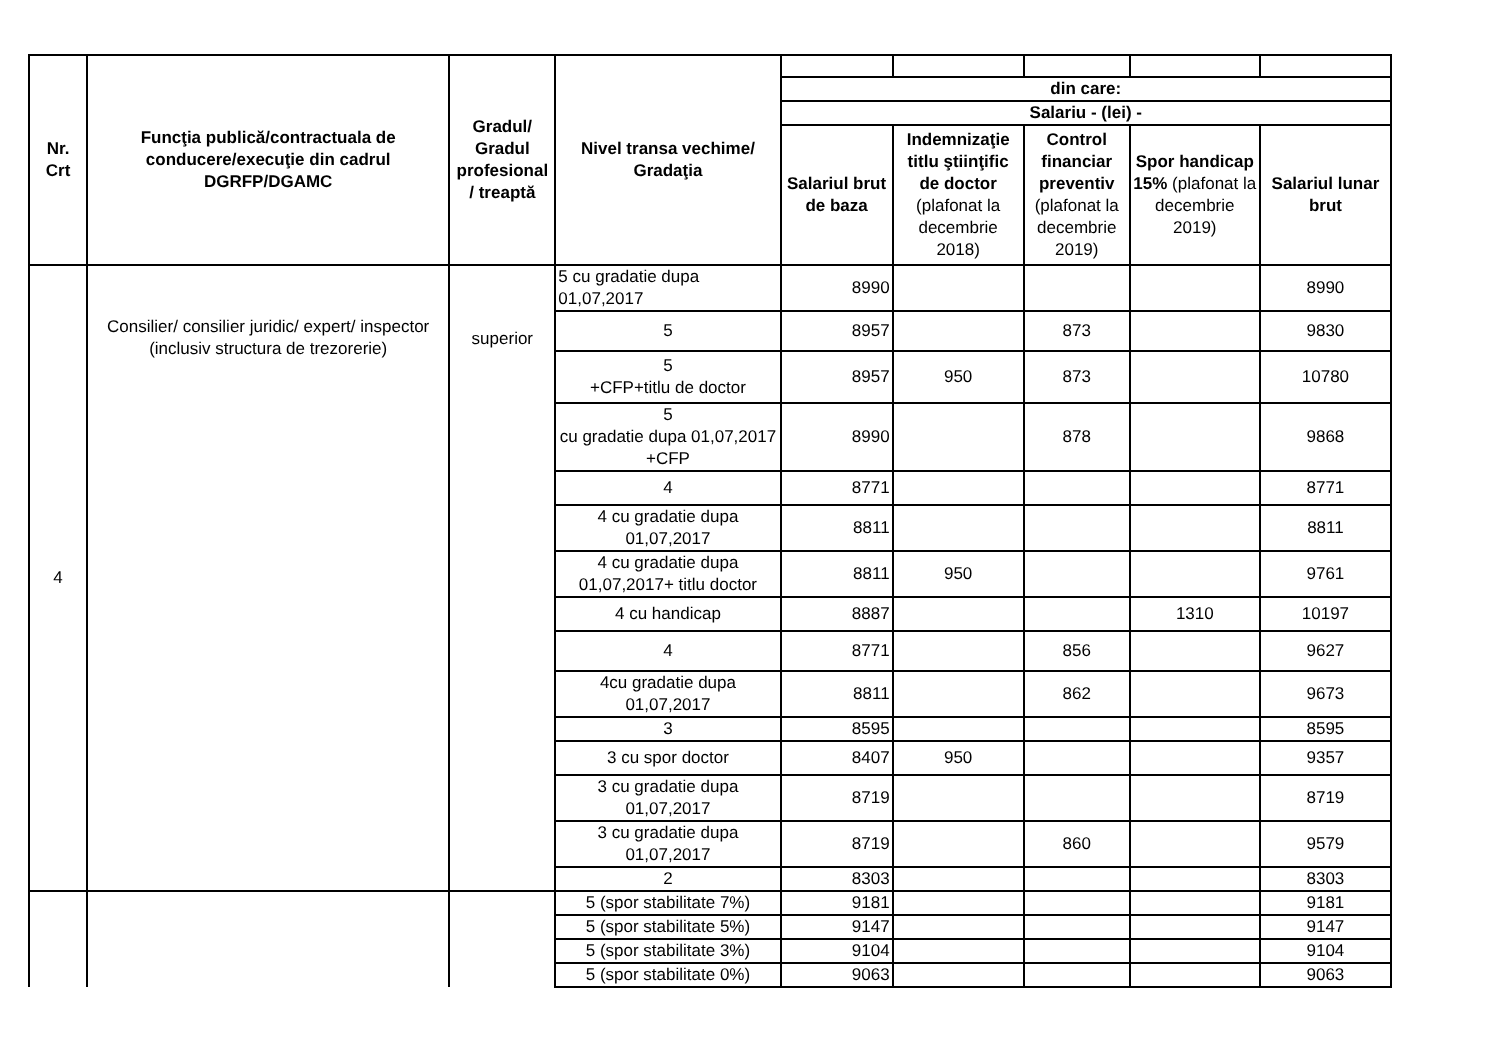| Nr. Crt | Funcţia publică/contractuala de conducere/execuţie din cadrul DGRFP/DGAMC | Gradul/ Gradul profesional / treaptă | Nivel transa vechime/ Gradaţia | | | | | |
| | | | | din care: | | | | |
| | | | | Salariu - (lei) - | | | | |
| | | | | Salariul brut de baza | Indemnizaţie titlu ştiinţific de doctor (plafonat la decembrie 2018) | Control financiar preventiv (plafonat la decembrie 2019) | Spor handicap 15% (plafonat la decembrie 2019) | Salariul lunar brut |
| 4 | Consilier/ consilier juridic/ expert/ inspector (inclusiv structura de trezorerie) | superior | 5 cu gradatie dupa 01,07,2017 | 8990 | | | | 8990 |
| | | | 5 | 8957 | | 873 | | 9830 |
| | | | 5 +CFP+titlu de doctor | 8957 | 950 | 873 | | 10780 |
| | | | 5 cu gradatie dupa 01,07,2017 +CFP | 8990 | | 878 | | 9868 |
| | | | 4 | 8771 | | | | 8771 |
| | | | 4 cu gradatie dupa 01,07,2017 | 8811 | | | | 8811 |
| | | | 4 cu gradatie dupa 01,07,2017+ titlu doctor | 8811 | 950 | | | 9761 |
| | | | 4 cu handicap | 8887 | | | 1310 | 10197 |
| | | | 4 | 8771 | | 856 | | 9627 |
| | | | 4cu gradatie dupa 01,07,2017 | 8811 | | 862 | | 9673 |
| | | | 3 | 8595 | | | | 8595 |
| | | | 3 cu spor doctor | 8407 | 950 | | | 9357 |
| | | | 3 cu gradatie dupa 01,07,2017 | 8719 | | | | 8719 |
| | | | 3 cu gradatie dupa 01,07,2017 | 8719 | | 860 | | 9579 |
| | | | 2 | 8303 | | | | 8303 |
| | | | 5 (spor stabilitate 7%) | 9181 | | | | 9181 |
| | | | 5 (spor stabilitate 5%) | 9147 | | | | 9147 |
| | | | 5 (spor stabilitate 3%) | 9104 | | | | 9104 |
| | | | 5 (spor stabilitate 0%) | 9063 | | | | 9063 |